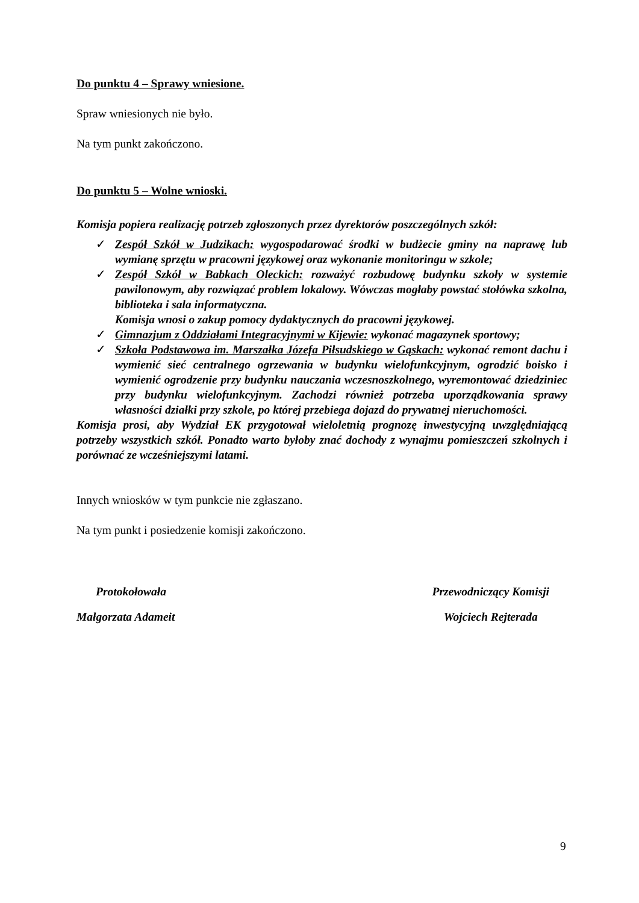Do punktu 4 – Sprawy wniesione.
Spraw wniesionych nie było.
Na tym punkt zakończono.
Do punktu 5 – Wolne wnioski.
Komisja popiera realizację potrzeb zgłoszonych przez dyrektorów poszczególnych szkół:
✓ Zespół Szkół w Judzikach: wygospodarować środki w budżecie gminy na naprawę lub wymianę sprzętu w pracowni językowej oraz wykonanie monitoringu w szkole;
✓ Zespół Szkół w Babkach Oleckich: rozważyć rozbudowę budynku szkoły w systemie pawilonowym, aby rozwiązać problem lokalowy. Wówczas mogłaby powstać stołówka szkolna, biblioteka i sala informatyczna.
Komisja wnosi o zakup pomocy dydaktycznych do pracowni językowej.
✓ Gimnazjum z Oddziałami Integracyjnymi w Kijewie: wykonać magazynek sportowy;
✓ Szkoła Podstawowa im. Marszałka Józefa Piłsudskiego w Gąskach: wykonać remont dachu i wymienić sieć centralnego ogrzewania w budynku wielofunkcyjnym, ogrodzić boisko i wymienić ogrodzenie przy budynku nauczania wczesnoszkolnego, wyremontować dziedziniec przy budynku wielofunkcyjnym. Zachodzi również potrzeba uporządkowania sprawy własności działki przy szkole, po której przebiega dojazd do prywatnej nieruchomości.
Komisja prosi, aby Wydział EK przygotował wieloletnią prognozę inwestycyjną uwzględniającą potrzeby wszystkich szkół. Ponadto warto byłoby znać dochody z wynajmu pomieszczeń szkolnych i porównać ze wcześniejszymi latami.
Innych wniosków w tym punkcie nie zgłaszano.
Na tym punkt i posiedzenie komisji zakończono.
Protokołowała
Małgorzata Adameit
Przewodniczący Komisji
Wojciech Rejterada
9